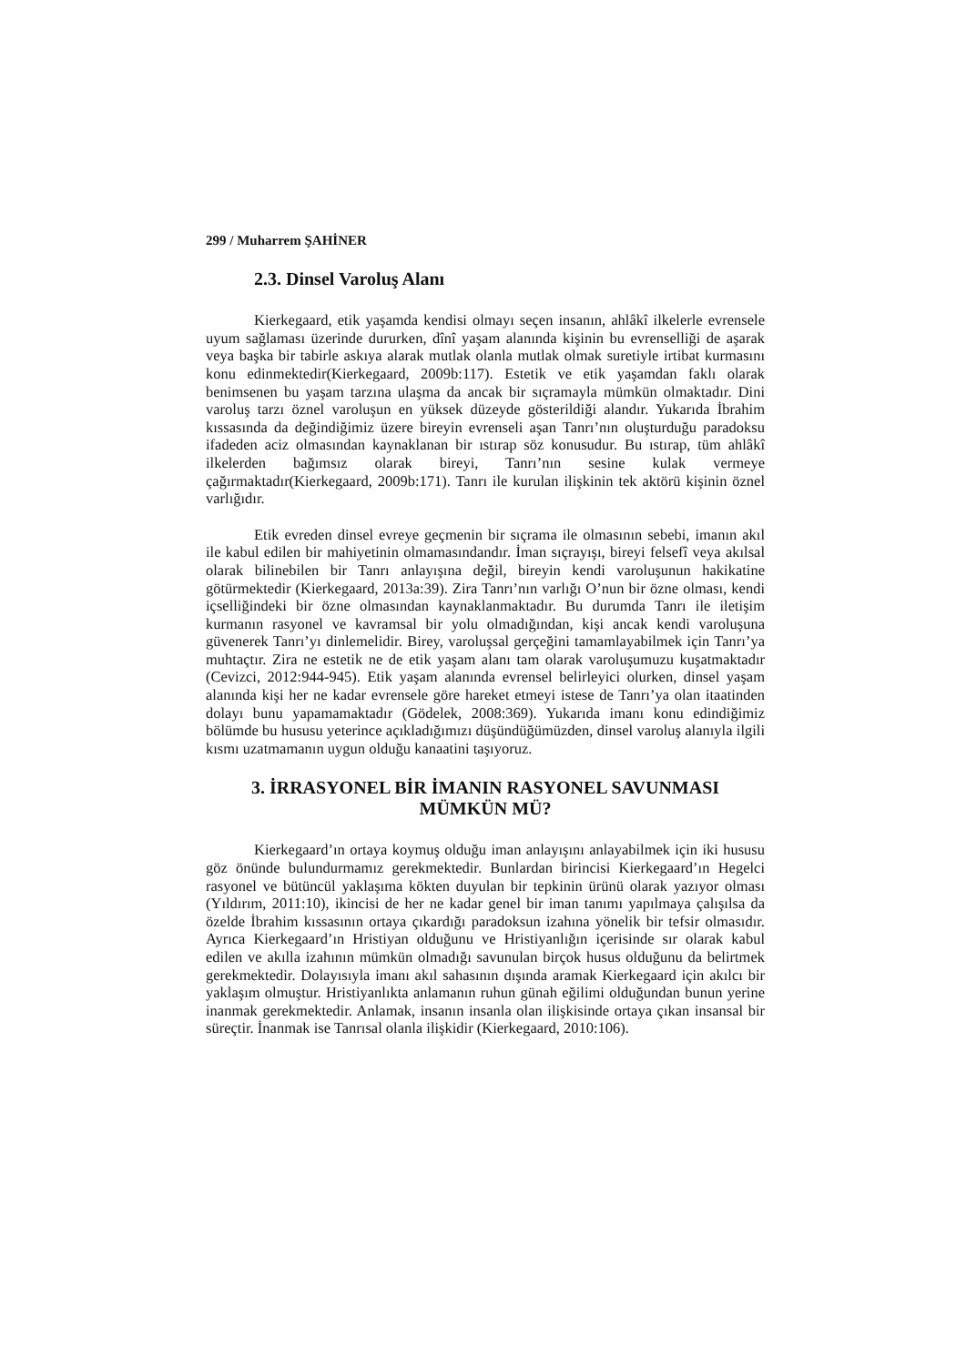299 / Muharrem ŞAHİNER
2.3. Dinsel Varoluş Alanı
Kierkegaard, etik yaşamda kendisi olmayı seçen insanın, ahlâkî ilkelerle evrensele uyum sağlaması üzerinde dururken, dînî yaşam alanında kişinin bu evrenselliği de aşarak veya başka bir tabirle askıya alarak mutlak olanla mutlak olmak suretiyle irtibat kurmasını konu edinmektedir(Kierkegaard, 2009b:117). Estetik ve etik yaşamdan faklı olarak benimsenen bu yaşam tarzına ulaşma da ancak bir sıçramayla mümkün olmaktadır. Dini varoluş tarzı öznel varoluşun en yüksek düzeyde gösterildiği alandır. Yukarıda İbrahim kıssasında da değindiğimiz üzere bireyin evrenseli aşan Tanrı’nın oluşturduğu paradoksu ifadeden aciz olmasından kaynaklanan bir ıstırap söz konusudur. Bu ıstırap, tüm ahlâkî ilkelerden bağımsız olarak bireyi, Tanrı’nın sesine kulak vermeye çağırmaktadır(Kierkegaard, 2009b:171). Tanrı ile kurulan ilişkinin tek aktörü kişinin öznel varlığıdır.
Etik evreden dinsel evreye geçmenin bir sıçrama ile olmasının sebebi, imanın akıl ile kabul edilen bir mahiyetinin olmamasındandır. İman sıçrayışı, bireyi felsefî veya akılsal olarak bilinebilen bir Tanrı anlayışına değil, bireyin kendi varoluşunun hakikatine götürmektedir (Kierkegaard, 2013a:39). Zira Tanrı’nın varlığı O’nun bir özne olması, kendi içselliğindeki bir özne olmasından kaynaklanmaktadır. Bu durumda Tanrı ile iletişim kurmanın rasyonel ve kavramsal bir yolu olmadığından, kişi ancak kendi varoluşuna güvenerek Tanrı’yı dinlemelidir. Birey, varoluşsal gerçeğini tamamlayabilmek için Tanrı’ya muhtaçtır. Zira ne estetik ne de etik yaşam alanı tam olarak varoluşumuzu kuşatmaktadır (Cevizci, 2012:944-945). Etik yaşam alanında evrensel belirleyici olurken, dinsel yaşam alanında kişi her ne kadar evrensele göre hareket etmeyi istese de Tanrı’ya olan itaatinden dolayı bunu yapamamaktadır (Gödelek, 2008:369). Yukarıda imanı konu edindiğimiz bölümde bu hususu yeterince açıkladığımızı düşündüğümüzden, dinsel varoluş alanıyla ilgili kısmı uzatmamanın uygun olduğu kanaatini taşıyoruz.
3. İRRASYONEL BİR İMANIN RASYONEL SAVUNMASI MÜMKÜN MÜ?
Kierkegaard’ın ortaya koymuş olduğu iman anlayışını anlayabilmek için iki hususu göz önünde bulundurmamız gerekmektedir. Bunlardan birincisi Kierkegaard’ın Hegelci rasyonel ve bütüncül yaklaşıma kökten duyulan bir tepkinin ürünü olarak yazıyor olması (Yıldırım, 2011:10), ikincisi de her ne kadar genel bir iman tanımı yapılmaya çalışılsa da özelde İbrahim kıssasının ortaya çıkardığı paradoksun izahına yönelik bir tefsir olmasıdır. Ayrıca Kierkegaard’ın Hristiyan olduğunu ve Hristiyanlığın içerisinde sır olarak kabul edilen ve akılla izahının mümkün olmadığı savunulan birçok husus olduğunu da belirtmek gerekmektedir. Dolayısıyla imanı akıl sahasının dışında aramak Kierkegaard için akılcı bir yaklaşım olmuştur. Hristiyanlıkta anlamanın ruhun günah eğilimi olduğundan bunun yerine inanmak gerekmektedir. Anlamak, insanın insanla olan ilişkisinde ortaya çıkan insansal bir süreçtir. İnanmak ise Tanrısal olanla ilişkidir (Kierkegaard, 2010:106).